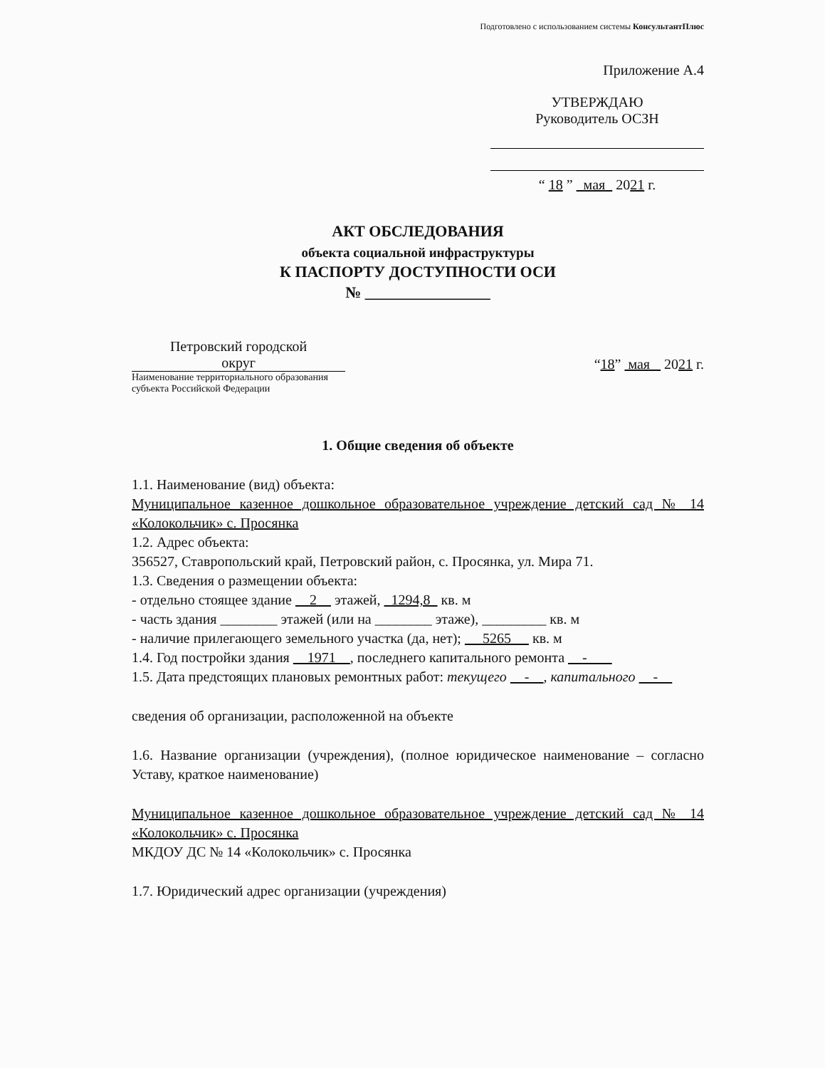Подготовлено с использованием системы КонсультантПлюс
Приложение А.4
УТВЕРЖДАЮ
Руководитель ОСЗН
“ 18 ” мая 2021 г.
АКТ ОБСЛЕДОВАНИЯ
объекта социальной инфраструктуры
К ПАСПОРТУ ДОСТУПНОСТИ ОСИ
№ ________________
Петровский городской
округ
Наименование территориального образования субъекта Российской Федерации
“18” мая 2021 г.
1. Общие сведения об объекте
1.1. Наименование (вид) объекта:
Муниципальное казенное дошкольное образовательное учреждение детский сад № 14 «Колокольчик» с. Просянка
1.2. Адрес объекта:
356527, Ставропольский край, Петровский район, с. Просянка, ул. Мира 71.
1.3. Сведения о размещении объекта:
- отдельно стоящее здание 2 этажей, 1294,8 кв. м
- часть здания ________ этажей (или на ________ этаже), _________ кв. м
- наличие прилегающего земельного участка (да, нет); 5265 кв. м
1.4. Год постройки здания 1971 , последнего капитального ремонта -
1.5. Дата предстоящих плановых ремонтных работ: текущего - , капитального -
сведения об организации, расположенной на объекте
1.6. Название организации (учреждения), (полное юридическое наименование – согласно Уставу, краткое наименование)
Муниципальное казенное дошкольное образовательное учреждение детский сад № 14 «Колокольчик» с. Просянка
МКДОУ ДС № 14 «Колокольчик» с. Просянка
1.7. Юридический адрес организации (учреждения)